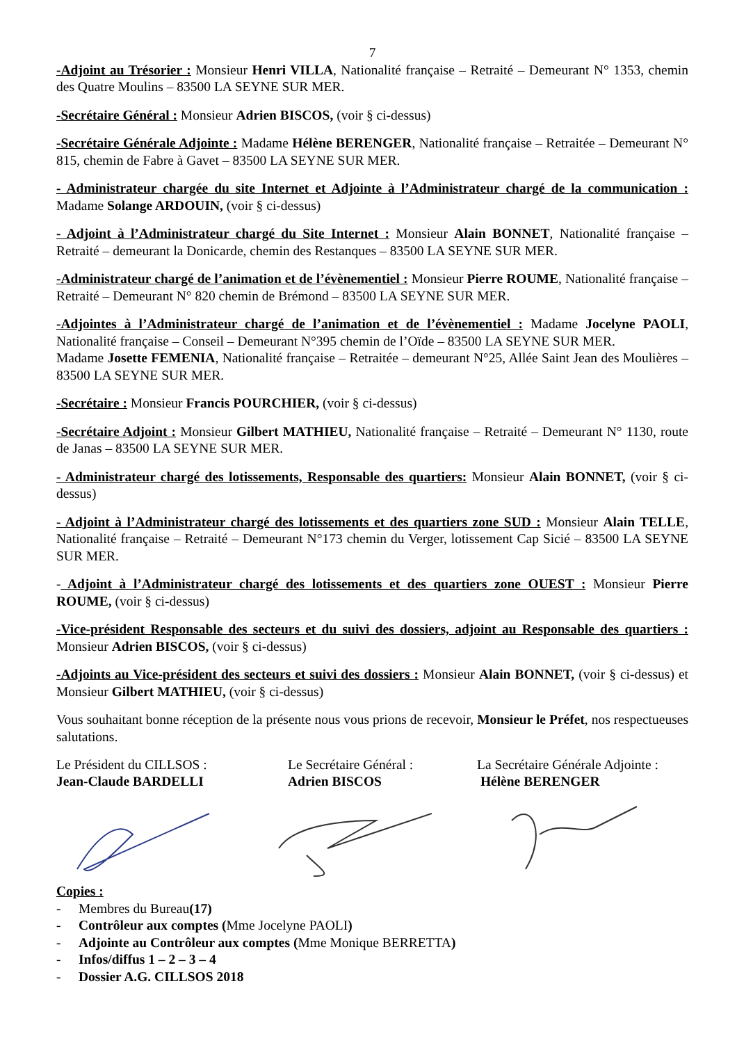7
-Adjoint au Trésorier : Monsieur Henri VILLA, Nationalité française – Retraité – Demeurant N° 1353, chemin des Quatre Moulins – 83500 LA SEYNE SUR MER.
-Secrétaire Général : Monsieur Adrien BISCOS, (voir § ci-dessus)
-Secrétaire Générale Adjointe : Madame Hélène BERENGER, Nationalité française – Retraitée – Demeurant N° 815, chemin de Fabre à Gavet – 83500 LA SEYNE SUR MER.
- Administrateur chargée du site Internet et Adjointe à l’Administrateur chargé de la communication : Madame Solange ARDOUIN, (voir § ci-dessus)
- Adjoint à l’Administrateur chargé du Site Internet : Monsieur Alain BONNET, Nationalité française – Retraité – demeurant la Donicarde, chemin des Restanques – 83500 LA SEYNE SUR MER.
-Administrateur chargé de l’animation et de l’évènementiel : Monsieur Pierre ROUME, Nationalité française – Retraité – Demeurant N° 820 chemin de Brémond – 83500 LA SEYNE SUR MER.
-Adjointes à l’Administrateur chargé de l’animation et de l’évènementiel : Madame Jocelyne PAOLI, Nationalité française – Conseil – Demeurant N°395 chemin de l’Oïde – 83500 LA SEYNE SUR MER.
Madame Josette FEMENIA, Nationalité française – Retraitée – demeurant N°25, Allée Saint Jean des Moulières – 83500 LA SEYNE SUR MER.
-Secrétaire : Monsieur Francis POURCHIER, (voir § ci-dessus)
-Secrétaire Adjoint : Monsieur Gilbert MATHIEU, Nationalité française – Retraité – Demeurant N° 1130, route de Janas – 83500 LA SEYNE SUR MER.
- Administrateur chargé des lotissements, Responsable des quartiers: Monsieur Alain BONNET, (voir § ci-dessus)
- Adjoint à l’Administrateur chargé des lotissements et des quartiers zone SUD : Monsieur Alain TELLE, Nationalité française – Retraité – Demeurant N°173 chemin du Verger, lotissement Cap Sicié – 83500 LA SEYNE SUR MER.
- Adjoint à l’Administrateur chargé des lotissements et des quartiers zone OUEST : Monsieur Pierre ROUME, (voir § ci-dessus)
-Vice-président Responsable des secteurs et du suivi des dossiers, adjoint au Responsable des quartiers : Monsieur Adrien BISCOS, (voir § ci-dessus)
-Adjoints au Vice-président des secteurs et suivi des dossiers : Monsieur Alain BONNET, (voir § ci-dessus) et Monsieur Gilbert MATHIEU, (voir § ci-dessus)
Vous souhaitant bonne réception de la présente nous vous prions de recevoir, Monsieur le Préfet, nos respectueuses salutations.
Le Président du CILLSOS :
Jean-Claude BARDELLI
Le Secrétaire Général :
Adrien BISCOS
La Secrétaire Générale Adjointe :
Hélène BERENGER
Copies :
- Membres du Bureau (17)
- Contrôleur aux comptes (Mme Jocelyne PAOLI)
- Adjointe au Contrôleur aux comptes (Mme Monique BERRETTA)
- Infos/diffus 1 – 2 – 3 – 4
- Dossier A.G. CILLSOS 2018